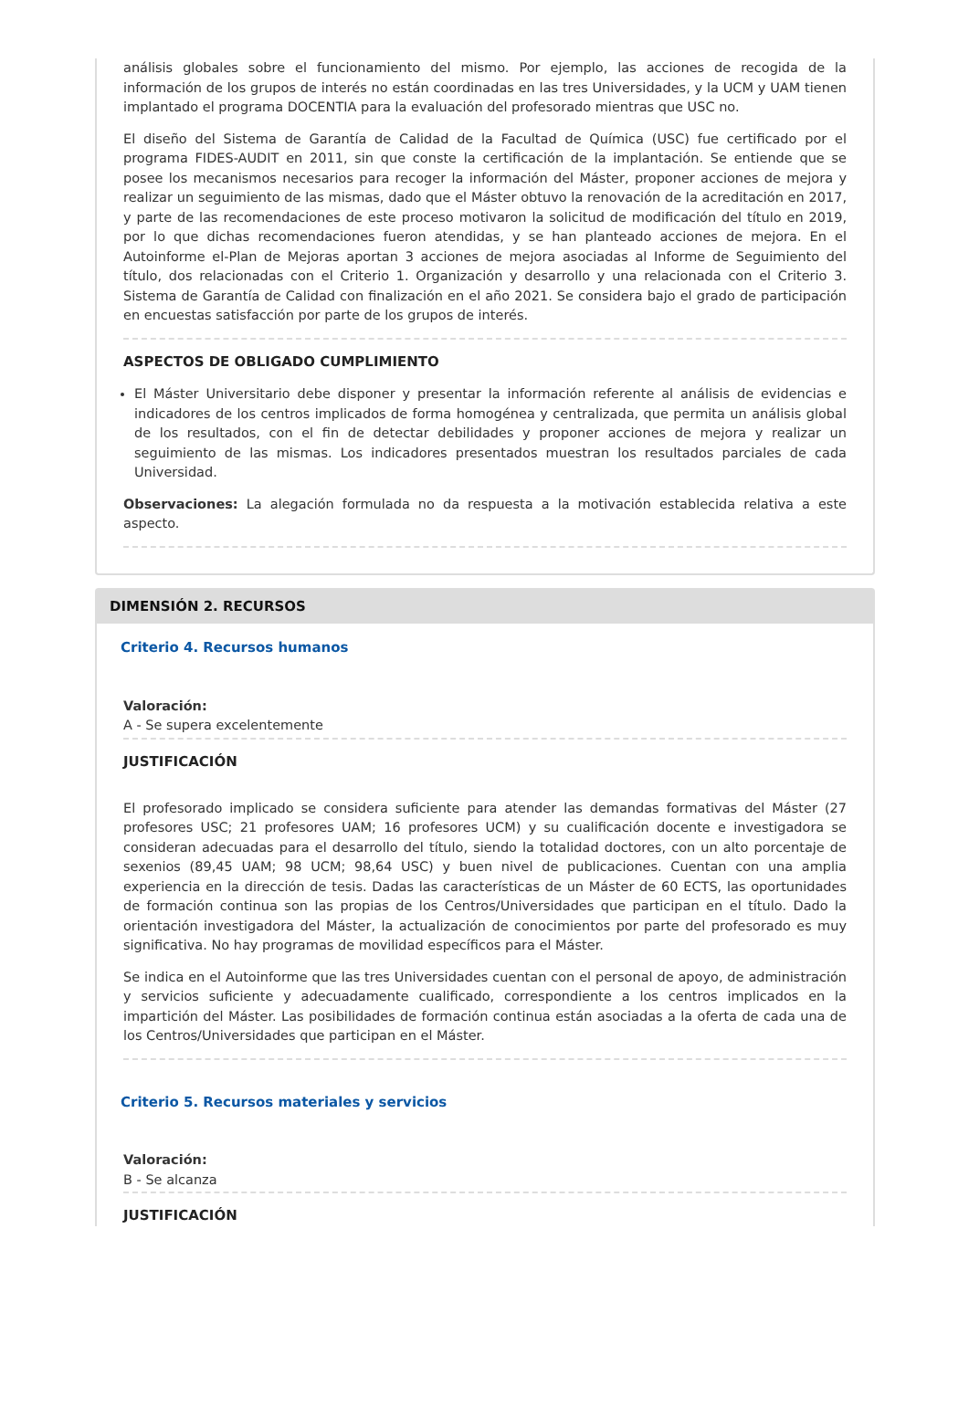análisis globales sobre el funcionamiento del mismo. Por ejemplo, las acciones de recogida de la información de los grupos de interés no están coordinadas en las tres Universidades, y la UCM y UAM tienen implantado el programa DOCENTIA para la evaluación del profesorado mientras que USC no.
El diseño del Sistema de Garantía de Calidad de la Facultad de Química (USC) fue certificado por el programa FIDES-AUDIT en 2011, sin que conste la certificación de la implantación. Se entiende que se posee los mecanismos necesarios para recoger la información del Máster, proponer acciones de mejora y realizar un seguimiento de las mismas, dado que el Máster obtuvo la renovación de la acreditación en 2017, y parte de las recomendaciones de este proceso motivaron la solicitud de modificación del título en 2019, por lo que dichas recomendaciones fueron atendidas, y se han planteado acciones de mejora. En el Autoinforme el-Plan de Mejoras aportan 3 acciones de mejora asociadas al Informe de Seguimiento del título, dos relacionadas con el Criterio 1. Organización y desarrollo y una relacionada con el Criterio 3. Sistema de Garantía de Calidad con finalización en el año 2021. Se considera bajo el grado de participación en encuestas satisfacción por parte de los grupos de interés.
ASPECTOS DE OBLIGADO CUMPLIMIENTO
El Máster Universitario debe disponer y presentar la información referente al análisis de evidencias e indicadores de los centros implicados de forma homogénea y centralizada, que permita un análisis global de los resultados, con el fin de detectar debilidades y proponer acciones de mejora y realizar un seguimiento de las mismas. Los indicadores presentados muestran los resultados parciales de cada Universidad.
Observaciones: La alegación formulada no da respuesta a la motivación establecida relativa a este aspecto.
DIMENSIÓN 2. RECURSOS
Criterio 4. Recursos humanos
Valoración:
A - Se supera excelentemente
JUSTIFICACIÓN
El profesorado implicado se considera suficiente para atender las demandas formativas del Máster (27 profesores USC; 21 profesores UAM; 16 profesores UCM) y su cualificación docente e investigadora se consideran adecuadas para el desarrollo del título, siendo la totalidad doctores, con un alto porcentaje de sexenios (89,45 UAM; 98 UCM; 98,64 USC) y buen nivel de publicaciones. Cuentan con una amplia experiencia en la dirección de tesis. Dadas las características de un Máster de 60 ECTS, las oportunidades de formación continua son las propias de los Centros/Universidades que participan en el título. Dado la orientación investigadora del Máster, la actualización de conocimientos por parte del profesorado es muy significativa. No hay programas de movilidad específicos para el Máster.
Se indica en el Autoinforme que las tres Universidades cuentan con el personal de apoyo, de administración y servicios suficiente y adecuadamente cualificado, correspondiente a los centros implicados en la impartición del Máster. Las posibilidades de formación continua están asociadas a la oferta de cada una de los Centros/Universidades que participan en el Máster.
Criterio 5. Recursos materiales y servicios
Valoración:
B - Se alcanza
JUSTIFICACIÓN